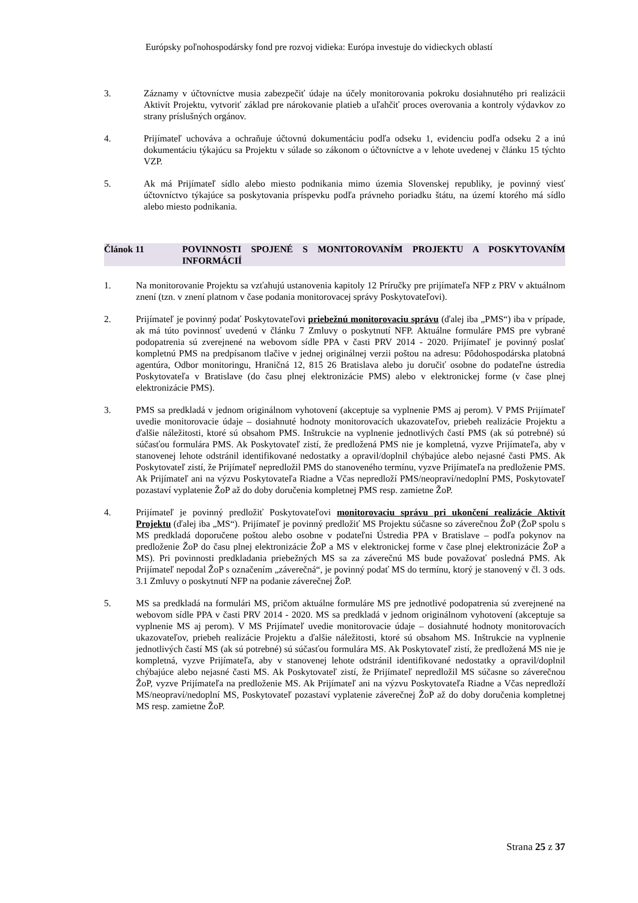Európsky poľnohospodársky fond pre rozvoj vidieka: Európa investuje do vidieckych oblastí
3. Záznamy v účtovníctve musia zabezpečiť údaje na účely monitorovania pokroku dosiahnutého pri realizácii Aktivít Projektu, vytvoriť základ pre nárokovanie platieb a uľahčiť proces overovania a kontroly výdavkov zo strany príslušných orgánov.
4. Prijímateľ uchováva a ochraňuje účtovnú dokumentáciu podľa odseku 1, evidenciu podľa odseku 2 a inú dokumentáciu týkajúcu sa Projektu v súlade so zákonom o účtovníctve a v lehote uvedenej v článku 15 týchto VZP.
5. Ak má Prijímateľ sídlo alebo miesto podnikania mimo územia Slovenskej republiky, je povinný viesť účtovníctvo týkajúce sa poskytovania príspevku podľa právneho poriadku štátu, na území ktorého má sídlo alebo miesto podnikania.
Článok 11 POVINNOSTI SPOJENÉ S MONITOROVANÍM PROJEKTU A POSKYTOVANÍM INFORMÁCIÍ
1. Na monitorovanie Projektu sa vzťahujú ustanovenia kapitoly 12 Príručky pre prijímateľa NFP z PRV v aktuálnom znení (tzn. v znení platnom v čase podania monitorovacej správy Poskytovateľovi).
2. Prijímateľ je povinný podať Poskytovateľovi priebežnú monitorovaciu správu (ďalej iba „PMS“) iba v prípade, ak má túto povinnosť uvedenú v článku 7 Zmluvy o poskytnutí NFP. Aktuálne formuláre PMS pre vybrané podopatrenia sú zverejnené na webovom sídle PPA v časti PRV 2014 - 2020. Prijímateľ je povinný poslať kompletnú PMS na predpísanom tlačive v jednej originálnej verzii poštou na adresu: Pôdohospodárska platobná agentúra, Odbor monitoringu, Hraničná 12, 815 26 Bratislava alebo ju doručiť osobne do podateľne ústredia Poskytovateľa v Bratislave (do času plnej elektronizácie PMS) alebo v elektronickej forme (v čase plnej elektronizácie PMS).
3. PMS sa predkladá v jednom originálnom vyhotovení (akceptuje sa vyplnenie PMS aj perom). V PMS Prijímateľ uvedie monitorovacie údaje – dosiahnuté hodnoty monitorovacích ukazovateľov, priebeh realizácie Projektu a ďalšie náležitosti, ktoré sú obsahom PMS. Inštrukcie na vyplnenie jednotlivých častí PMS (ak sú potrebné) sú súčasťou formulára PMS. Ak Poskytovateľ zistí, že predložená PMS nie je kompletná, vyzve Prijímateľa, aby v stanovenej lehote odstránil identifikované nedostatky a opravil/doplnil chýbajúce alebo nejasné časti PMS. Ak Poskytovateľ zistí, že Prijímateľ nepredložil PMS do stanoveného termínu, vyzve Prijímateľa na predloženie PMS. Ak Prijímateľ ani na výzvu Poskytovateľa Riadne a Včas nepredloží PMS/neopraví/nedoplní PMS, Poskytovateľ pozastaví vyplatenie ŽoP až do doby doručenia kompletnej PMS resp. zamietne ŽoP.
4. Prijímateľ je povinný predložiť Poskytovateľovi monitorovaciu správu pri ukončení realizácie Aktivít Projektu (ďalej iba „MS“). Prijímateľ je povinný predložiť MS Projektu súčasne so záverečnou ŽoP (ŽoP spolu s MS predkladá doporučene poštou alebo osobne v podateľni Ústredia PPA v Bratislave – podľa pokynov na predloženie ŽoP do času plnej elektronizácie ŽoP a MS v elektronickej forme v čase plnej elektronizácie ŽoP a MS). Pri povinnosti predkladania priebežných MS sa za záverečnú MS bude považovať posledná PMS. Ak Prijímateľ nepodal ŽoP s označením „záverečná“, je povinný podať MS do termínu, ktorý je stanovený v čl. 3 ods. 3.1 Zmluvy o poskytnutí NFP na podanie záverečnej ŽoP.
5. MS sa predkladá na formulári MS, pričom aktuálne formuláre MS pre jednotlivé podopatrenia sú zverejnené na webovom sídle PPA v časti PRV 2014 - 2020. MS sa predkladá v jednom originálnom vyhotovení (akceptuje sa vyplnenie MS aj perom). V MS Prijímateľ uvedie monitorovacie údaje – dosiahnuté hodnoty monitorovacích ukazovateľov, priebeh realizácie Projektu a ďalšie náležitosti, ktoré sú obsahom MS. Inštrukcie na vyplnenie jednotlivých častí MS (ak sú potrebné) sú súčasťou formulára MS. Ak Poskytovateľ zistí, že predložená MS nie je kompletná, vyzve Prijímateľa, aby v stanovenej lehote odstránil identifikované nedostatky a opravil/doplnil chýbajúce alebo nejasné časti MS. Ak Poskytovateľ zistí, že Prijímateľ nepredložil MS súčasne so záverečnou ŽoP, vyzve Prijímateľa na predloženie MS. Ak Prijímateľ ani na výzvu Poskytovateľa Riadne a Včas nepredloží MS/neopraví/nedoplní MS, Poskytovateľ pozastaví vyplatenie záverečnej ŽoP až do doby doručenia kompletnej MS resp. zamietne ŽoP.
Strana 25 z 37